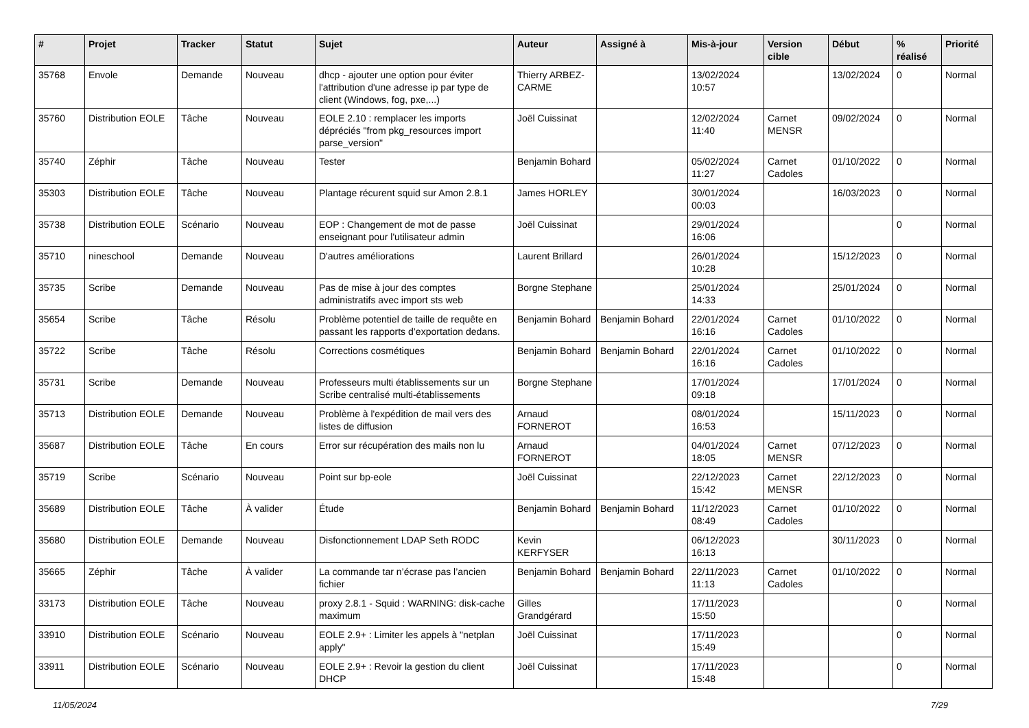| # | Projet | Tracker | Statut | Sujet | Auteur | Assigné à | Mis-à-jour | Version cible | Début | % réalisé | Priorité |
| --- | --- | --- | --- | --- | --- | --- | --- | --- | --- | --- | --- |
| 35768 | Envole | Demande | Nouveau | dhcp - ajouter une option pour éviter l'attribution d'une adresse ip par type de client (Windows, fog, pxe,...) | Thierry ARBEZ-CARME | | 13/02/2024 10:57 | | 13/02/2024 | 0 | Normal |
| 35760 | Distribution EOLE | Tâche | Nouveau | EOLE 2.10 : remplacer les imports dépréciés "from pkg_resources import parse_version" | Joël Cuissinat | | 12/02/2024 11:40 | Carnet MENSR | 09/02/2024 | 0 | Normal |
| 35740 | Zéphir | Tâche | Nouveau | Tester | Benjamin Bohard | | 05/02/2024 11:27 | Carnet Cadoles | 01/10/2022 | 0 | Normal |
| 35303 | Distribution EOLE | Tâche | Nouveau | Plantage récurent squid sur Amon 2.8.1 | James HORLEY | | 30/01/2024 00:03 | | 16/03/2023 | 0 | Normal |
| 35738 | Distribution EOLE | Scénario | Nouveau | EOP : Changement de mot de passe enseignant pour l'utilisateur admin | Joël Cuissinat | | 29/01/2024 16:06 | | | 0 | Normal |
| 35710 | nineschool | Demande | Nouveau | D'autres améliorations | Laurent Brillard | | 26/01/2024 10:28 | | 15/12/2023 | 0 | Normal |
| 35735 | Scribe | Demande | Nouveau | Pas de mise à jour des comptes administratifs avec import sts web | Borgne Stephane | | 25/01/2024 14:33 | | 25/01/2024 | 0 | Normal |
| 35654 | Scribe | Tâche | Résolu | Problème potentiel de taille de requête en passant les rapports d’exportation dedans. | Benjamin Bohard | Benjamin Bohard | 22/01/2024 16:16 | Carnet Cadoles | 01/10/2022 | 0 | Normal |
| 35722 | Scribe | Tâche | Résolu | Corrections cosmétiques | Benjamin Bohard | Benjamin Bohard | 22/01/2024 16:16 | Carnet Cadoles | 01/10/2022 | 0 | Normal |
| 35731 | Scribe | Demande | Nouveau | Professeurs multi établissements sur un Scribe centralisé multi-établissements | Borgne Stephane | | 17/01/2024 09:18 | | 17/01/2024 | 0 | Normal |
| 35713 | Distribution EOLE | Demande | Nouveau | Problème à l'expédition de mail vers des listes de diffusion | Arnaud FORNEROT | | 08/01/2024 16:53 | | 15/11/2023 | 0 | Normal |
| 35687 | Distribution EOLE | Tâche | En cours | Error sur récupération des mails non lu | Arnaud FORNEROT | | 04/01/2024 18:05 | Carnet MENSR | 07/12/2023 | 0 | Normal |
| 35719 | Scribe | Scénario | Nouveau | Point sur bp-eole | Joël Cuissinat | | 22/12/2023 15:42 | Carnet MENSR | 22/12/2023 | 0 | Normal |
| 35689 | Distribution EOLE | Tâche | À valider | Étude | Benjamin Bohard | Benjamin Bohard | 11/12/2023 08:49 | Carnet Cadoles | 01/10/2022 | 0 | Normal |
| 35680 | Distribution EOLE | Demande | Nouveau | Disfonctionnement LDAP Seth RODC | Kevin KERFYSER | | 06/12/2023 16:13 | | 30/11/2023 | 0 | Normal |
| 35665 | Zéphir | Tâche | À valider | La commande tar n’écrase pas l’ancien fichier | Benjamin Bohard | Benjamin Bohard | 22/11/2023 11:13 | Carnet Cadoles | 01/10/2022 | 0 | Normal |
| 33173 | Distribution EOLE | Tâche | Nouveau | proxy 2.8.1 - Squid : WARNING: disk-cache maximum | Gilles Grandgérard | | 17/11/2023 15:50 | | | 0 | Normal |
| 33910 | Distribution EOLE | Scénario | Nouveau | EOLE 2.9+ : Limiter les appels à "netplan apply" | Joël Cuissinat | | 17/11/2023 15:49 | | | 0 | Normal |
| 33911 | Distribution EOLE | Scénario | Nouveau | EOLE 2.9+ : Revoir la gestion du client DHCP | Joël Cuissinat | | 17/11/2023 15:48 | | | 0 | Normal |
11/05/2024 7/29